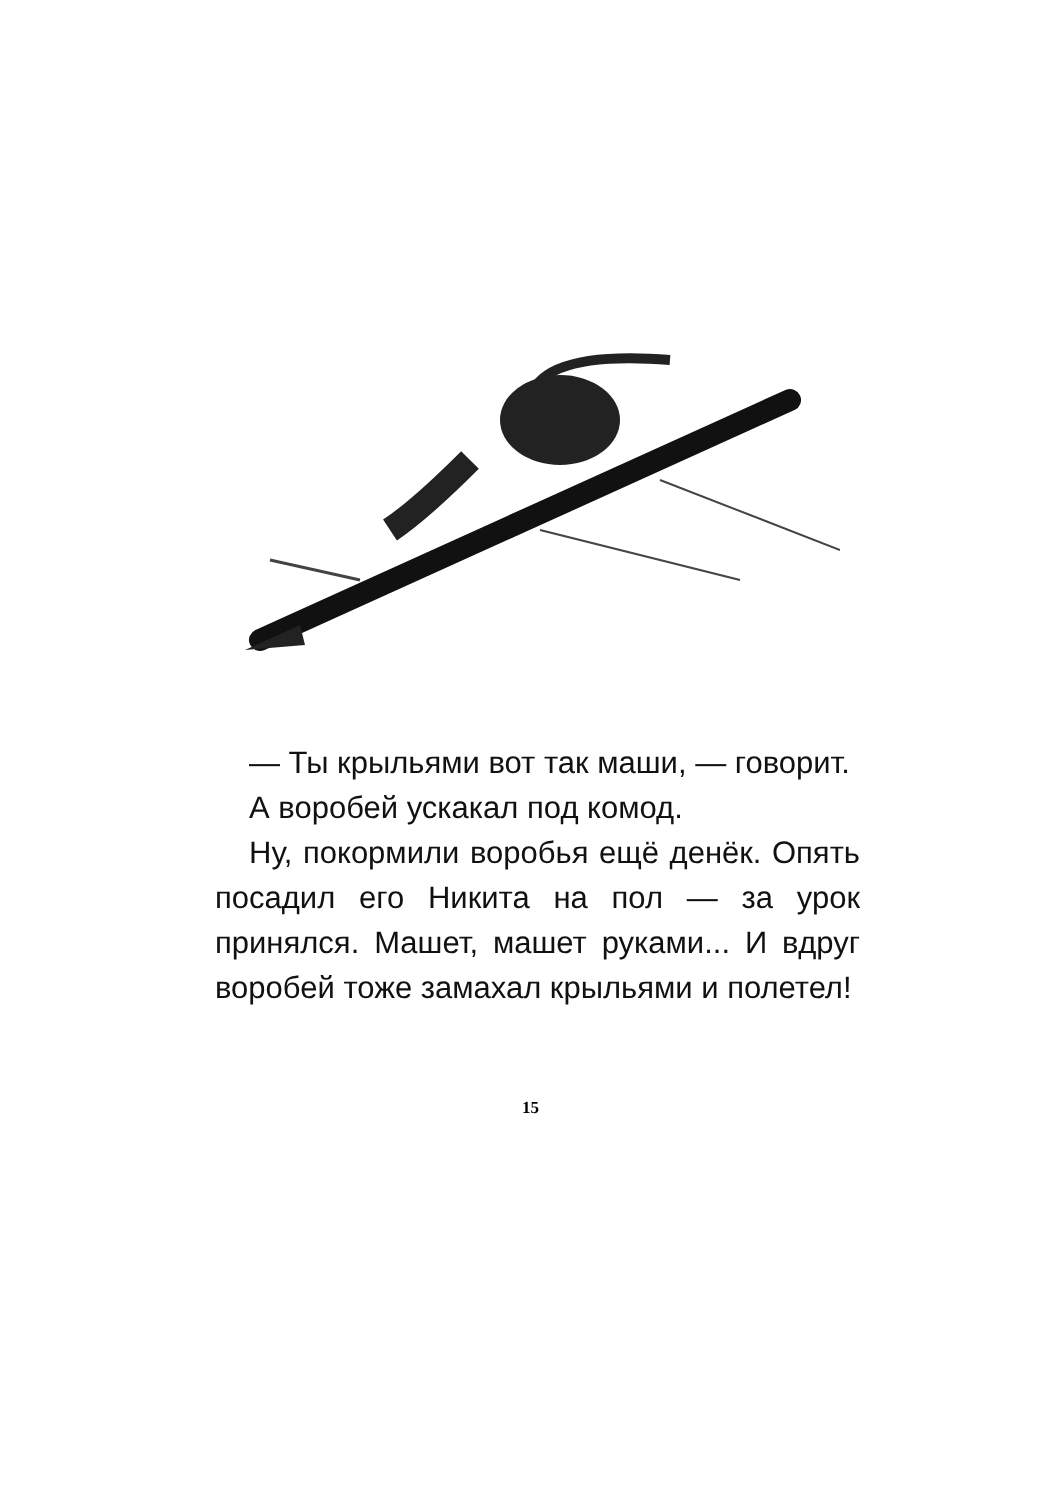— Ты крыльями вот так маши, — говорит.
А воробей ускакал под комод.
Ну, покормили воробья ещё денёк. Опять посадил его Никита на пол — за урок принялся. Машет, машет руками... И вдруг воробей тоже замахал крыльями и полетел!
15